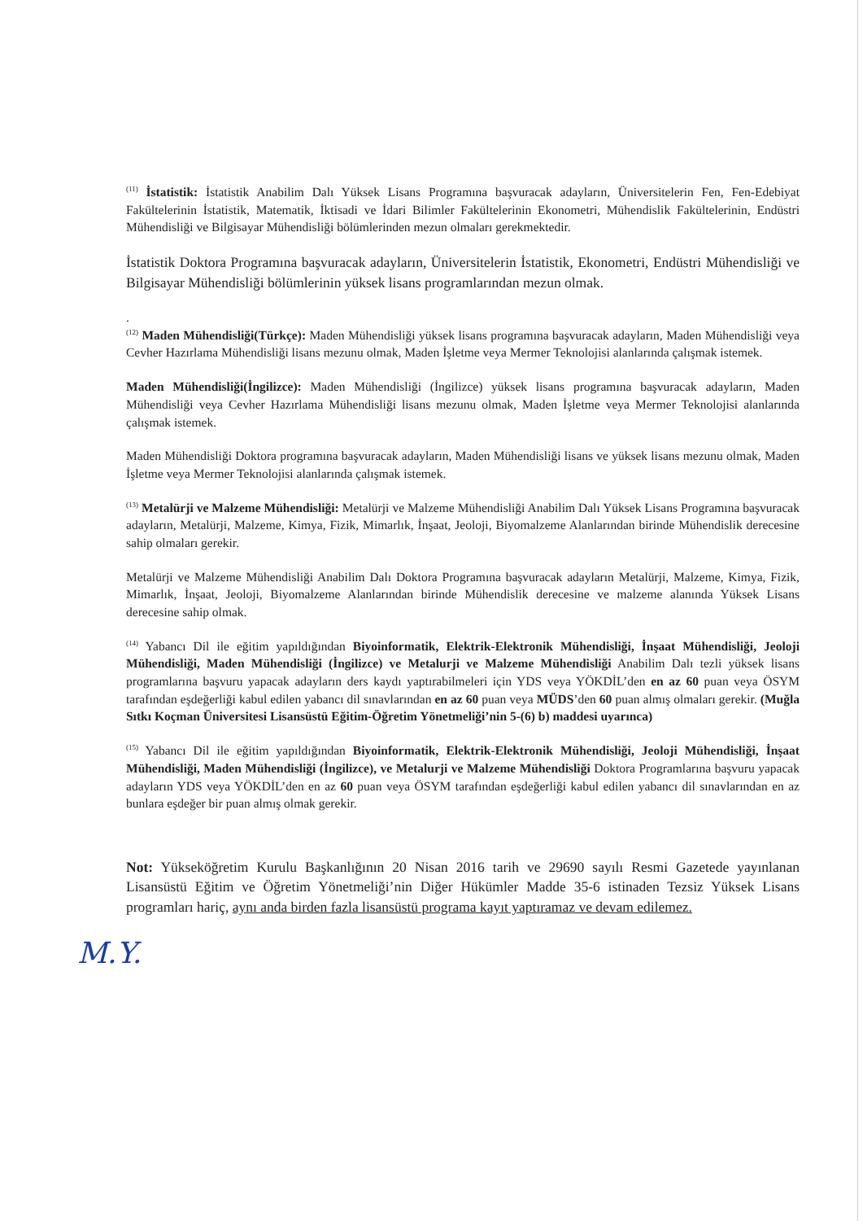<sup>(11)</sup> İstatistik: İstatistik Anabilim Dalı Yüksek Lisans Programına başvuracak adayların, Üniversitelerin Fen, Fen-Edebiyat Fakültelerinin İstatistik, Matematik, İktisadi ve İdari Bilimler Fakültelerinin Ekonometri, Mühendislik Fakültelerinin, Endüstri Mühendisliği ve Bilgisayar Mühendisliği bölümlerinden mezun olmaları gerekmektedir.
İstatistik Doktora Programına başvuracak adayların, Üniversitelerin İstatistik, Ekonometri, Endüstri Mühendisliği ve Bilgisayar Mühendisliği bölümlerinin yüksek lisans programlarından mezun olmak.
.
<sup>(12)</sup> Maden Mühendisliği(Türkçe): Maden Mühendisliği yüksek lisans programına başvuracak adayların, Maden Mühendisliği veya Cevher Hazırlama Mühendisliği lisans mezunu olmak, Maden İşletme veya Mermer Teknolojisi alanlarında çalışmak istemek.
Maden Mühendisliği(İngilizce): Maden Mühendisliği (İngilizce) yüksek lisans programına başvuracak adayların, Maden Mühendisliği veya Cevher Hazırlama Mühendisliği lisans mezunu olmak, Maden İşletme veya Mermer Teknolojisi alanlarında çalışmak istemek.
Maden Mühendisliği Doktora programına başvuracak adayların, Maden Mühendisliği lisans ve yüksek lisans mezunu olmak, Maden İşletme veya Mermer Teknolojisi alanlarında çalışmak istemek.
<sup>(13)</sup> Metalürji ve Malzeme Mühendisliği: Metalürji ve Malzeme Mühendisliği Anabilim Dalı Yüksek Lisans Programına başvuracak adayların, Metalürji, Malzeme, Kimya, Fizik, Mimarlık, İnşaat, Jeoloji, Biyomalzeme Alanlarından birinde Mühendislik derecesine sahip olmaları gerekir.
Metalürji ve Malzeme Mühendisliği Anabilim Dalı Doktora Programına başvuracak adayların Metalürji, Malzeme, Kimya, Fizik, Mimarlık, İnşaat, Jeoloji, Biyomalzeme Alanlarından birinde Mühendislik derecesine ve malzeme alanında Yüksek Lisans derecesine sahip olmak.
<sup>(14)</sup> Yabancı Dil ile eğitim yapıldığından Biyoinformatik, Elektrik-Elektronik Mühendisliği, İnşaat Mühendisliği, Jeoloji Mühendisliği, Maden Mühendisliği (İngilizce) ve Metalurji ve Malzeme Mühendisliği Anabilim Dalı tezli yüksek lisans programlarına başvuru yapacak adayların ders kaydı yaptırabilmeleri için YDS veya YÖKDİL’den en az 60 puan veya ÖSYM tarafından eşdeğerliği kabul edilen yabancı dil sınavlarından en az 60 puan veya MÜDS’den 60 puan almış olmaları gerekir. (Muğla Sıtkı Koçman Üniversitesi Lisansüstü Eğitim-Öğretim Yönetmeliği’nin 5-(6) b) maddesi uyarınca)
<sup>(15)</sup> Yabancı Dil ile eğitim yapıldığından Biyoinformatik, Elektrik-Elektronik Mühendisliği, Jeoloji Mühendisliği, İnşaat Mühendisliği, Maden Mühendisliği (İngilizce), ve Metalurji ve Malzeme Mühendisliği Doktora Programlarına başvuru yapacak adayların YDS veya YÖKDİL’den en az 60 puan veya ÖSYM tarafından eşdeğerliği kabul edilen yabancı dil sınavlarından en az bunlara eşdeğer bir puan almış olmak gerekir.
Not: Yükseköğretim Kurulu Başkanlığının 20 Nisan 2016 tarih ve 29690 sayılı Resmi Gazetede yayınlanan Lisansüstü Eğitim ve Öğretim Yönetmeliği’nin Diğer Hükümler Madde 35-6 istinaden Tezsiz Yüksek Lisans programları hariç, aynı anda birden fazla lisansüstü programa kayıt yaptıramaz ve devam edilemez.
M.Y.